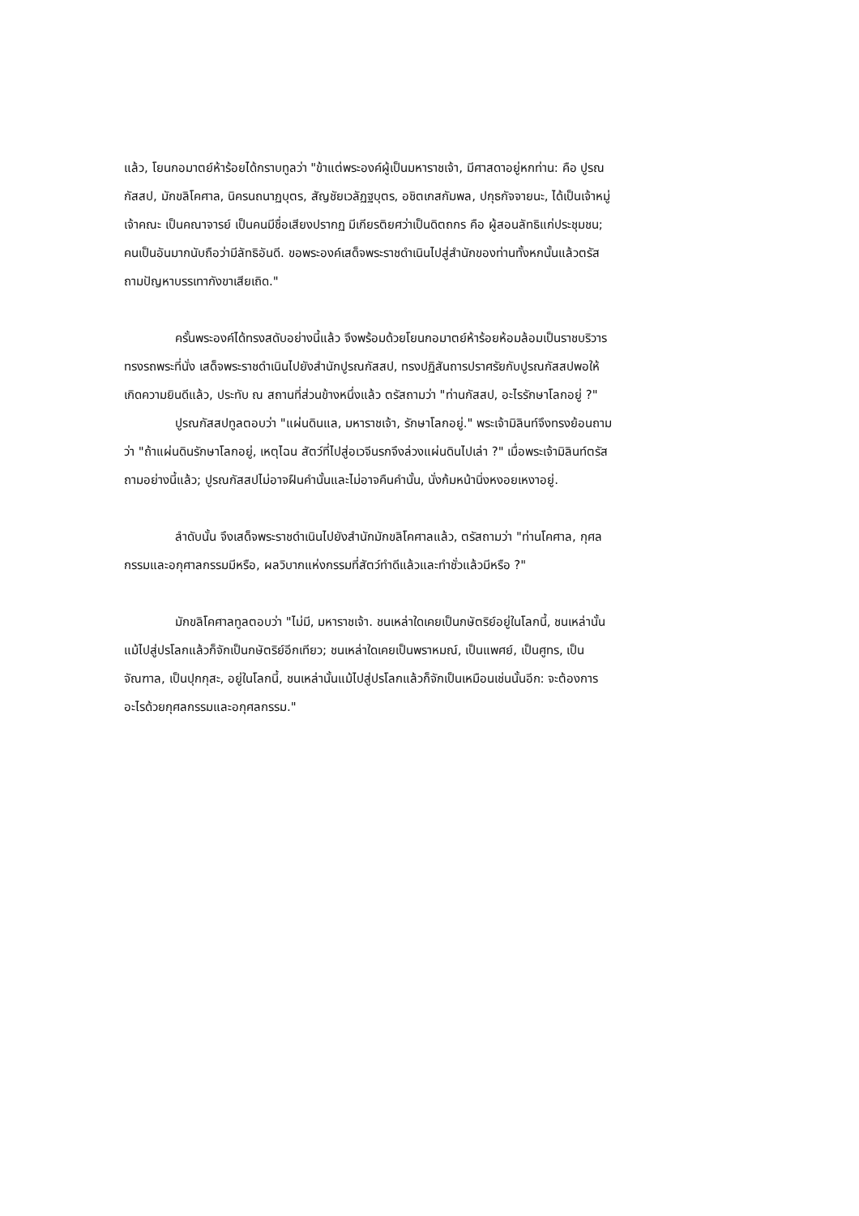แล้ว, โยนกอมาตย์ห้าร้อยได้กราบทูลว่า "ข้าแต่พระองค์ผู้เป็นมหาราชเจ้า, มีศาสดาอยู่หกท่าน: คือ ปูรณกัสสป, มักขลิโคศาล, นิครนถนาฏบุตร, สัญชัยเวลัฏฐบุตร, อชิตเกสกัมพล, ปกุธกัจจายนะ, ได้เป็นเจ้าหมู่เจ้าคณะ เป็นคณาจารย์ เป็นคนมีชื่อเสียงปรากฏ มีเกียรติยศว่าเป็นดิตถกร คือ ผู้สอนลัทธิแก่ประชุมชน; คนเป็นอันมากนับถือว่ามีลัทธิอันดี. ขอพระองค์เสด็จพระราชดำเนินไปสู่สำนักของท่านทั้งหกนั้นแล้วตรัสถามปัญหาบรรเทากังขาเสียเถิด."
ครั้นพระองค์ได้ทรงสดับอย่างนี้แล้ว จึงพร้อมด้วยโยนกอมาตย์ห้าร้อยห้อมล้อมเป็นราชบริวาร ทรงรถพระที่นั่ง เสด็จพระราชดำเนินไปยังสำนักปูรณกัสสป, ทรงปฏิสันถารปราศรัยกับปูรณกัสสปพอให้เกิดความยินดีแล้ว, ประทับ ณ สถานที่ส่วนข้างหนึ่งแล้ว ตรัสถามว่า "ท่านกัสสป, อะไรรักษาโลกอยู่ ?"
ปูรณกัสสปทูลตอบว่า "แผ่นดินแล, มหาราชเจ้า, รักษาโลกอยู่." พระเจ้ามิลินท์จึงทรงย้อนถามว่า "ถ้าแผ่นดินรักษาโลกอยู่, เหตุไฉน สัตว์ที่ไปสู่อเวจีนรกจึงล่วงแผ่นดินไปเล่า ?" เมื่อพระเจ้ามิลินท์ตรัสถามอย่างนี้แล้ว; ปูรณกัสสปไม่อาจฝืนคำนั้นและไม่อาจคืนคำนั้น, นั่งก้มหน้านิ่งหงอยเหงาอยู่.
ลำดับนั้น จึงเสด็จพระราชดำเนินไปยังสำนักมักขลิโคศาลแล้ว, ตรัสถามว่า "ท่านโคศาล, กุศลกรรมและอกุศาลกรรมมีหรือ, ผลวิบากแห่งกรรมที่สัตว์ทำดีแล้วและทำชั่วแล้วมีหรือ ?"
มักขลิโคศาลทูลตอบว่า "ไม่มี, มหาราชเจ้า. ชนเหล่าใดเคยเป็นกษัตริย์อยู่ในโลกนี้, ชนเหล่านั้นแม้ไปสู่ปรโลกแล้วก็จักเป็นกษัตริย์อีกเทียว; ชนเหล่าใดเคยเป็นพราหมณ์, เป็นแพศย์, เป็นศูทร, เป็นจัณฑาล, เป็นปุกกุสะ, อยู่ในโลกนี้, ชนเหล่านั้นแม้ไปสู่ปรโลกแล้วก็จักเป็นเหมือนเช่นนั้นอีก: จะต้องการอะไรด้วยกุศลกรรมและอกุศลกรรม."